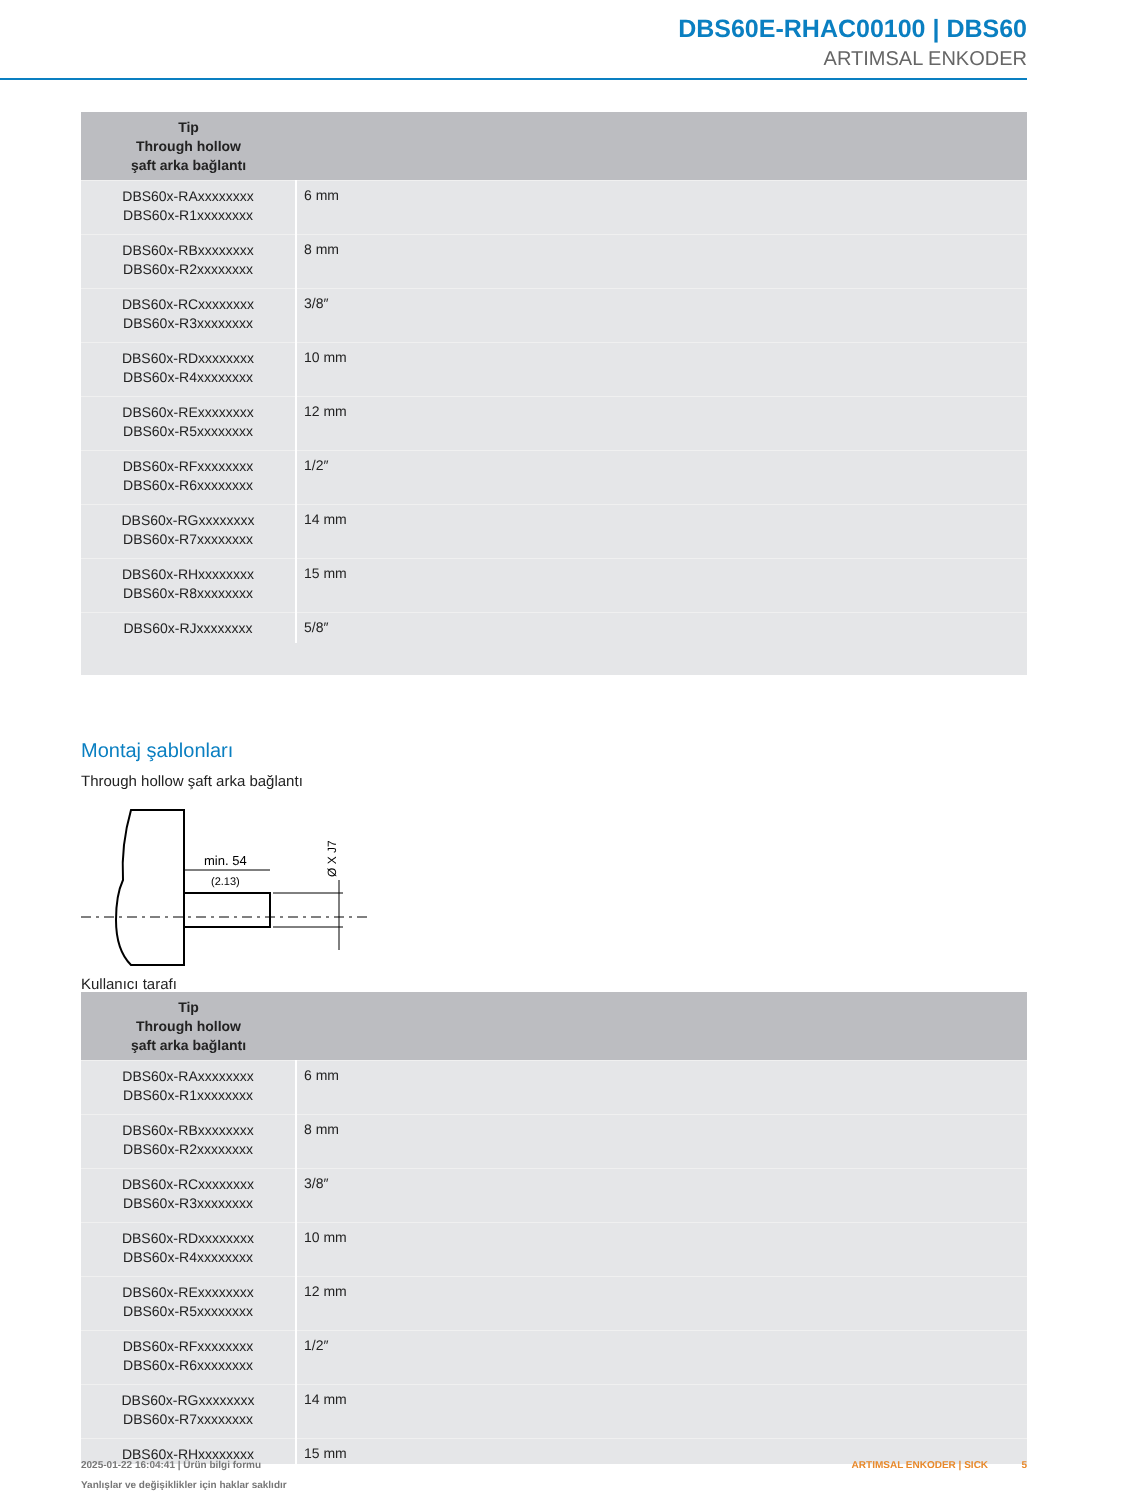DBS60E-RHAC00100 | DBS60
ARTIMSAL ENKODER
| Tip Through hollow şaft arka bağlantı | |
| --- | --- |
| DBS60x-RAxxxxxxxx DBS60x-R1xxxxxxxx | 6 mm |
| DBS60x-RBxxxxxxxx DBS60x-R2xxxxxxxx | 8 mm |
| DBS60x-RCxxxxxxxx DBS60x-R3xxxxxxxx | 3/8″ |
| DBS60x-RDxxxxxxxx DBS60x-R4xxxxxxxx | 10 mm |
| DBS60x-RExxxxxxxx DBS60x-R5xxxxxxxx | 12 mm |
| DBS60x-RFxxxxxxxx DBS60x-R6xxxxxxxx | 1/2″ |
| DBS60x-RGxxxxxxxx DBS60x-R7xxxxxxxx | 14 mm |
| DBS60x-RHxxxxxxxx DBS60x-R8xxxxxxxx | 15 mm |
| DBS60x-RJxxxxxxxx | 5/8″ |
Montaj şablonları
Through hollow şaft arka bağlantı
min. 54
(2.13)
Ø X J7
Kullanıcı tarafı
| Tip Through hollow şaft arka bağlantı | |
| --- | --- |
| DBS60x-RAxxxxxxxx DBS60x-R1xxxxxxxx | 6 mm |
| DBS60x-RBxxxxxxxx DBS60x-R2xxxxxxxx | 8 mm |
| DBS60x-RCxxxxxxxx DBS60x-R3xxxxxxxx | 3/8″ |
| DBS60x-RDxxxxxxxx DBS60x-R4xxxxxxxx | 10 mm |
| DBS60x-RExxxxxxxx DBS60x-R5xxxxxxxx | 12 mm |
| DBS60x-RFxxxxxxxx DBS60x-R6xxxxxxxx | 1/2″ |
| DBS60x-RGxxxxxxxx DBS60x-R7xxxxxxxx | 14 mm |
| DBS60x-RHxxxxxxxx | 15 mm |
2025-01-22 16:04:41 | Ürün bilgi formu
Yanlışlar ve değişiklikler için haklar saklıdır
ARTIMSAL ENKODER | SICK 5